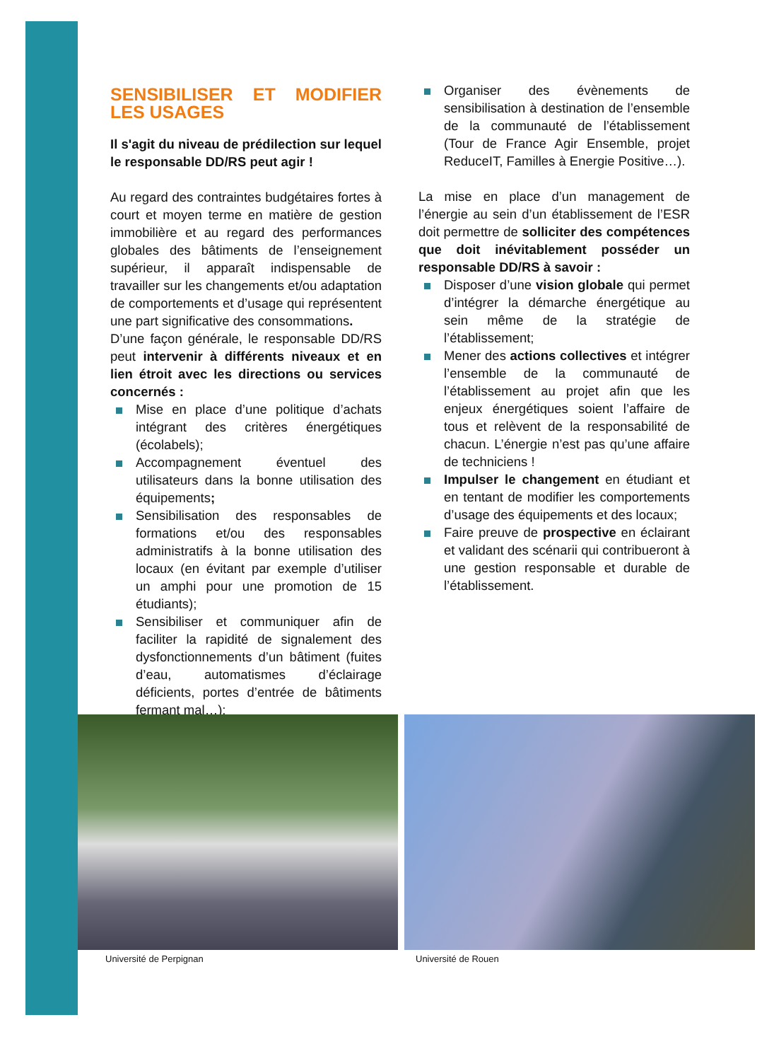SENSIBILISER ET MODIFIER LES USAGES
Il s'agit du niveau de prédilection sur lequel le responsable DD/RS peut agir !
Au regard des contraintes budgétaires fortes à court et moyen terme en matière de gestion immobilière et au regard des performances globales des bâtiments de l’enseignement supérieur, il apparaît indispensable de travailler sur les changements et/ou adaptation de comportements et d’usage qui représentent une part significative des consommations.
D’une façon générale, le responsable DD/RS peut intervenir à différents niveaux et en lien étroit avec les directions ou services concernés :
Mise en place d’une politique d’achats intégrant des critères énergétiques (écolabels);
Accompagnement éventuel des utilisateurs dans la bonne utilisation des équipements;
Sensibilisation des responsables de formations et/ou des responsables administratifs à la bonne utilisation des locaux (en évitant par exemple d’utiliser un amphi pour une promotion de 15 étudiants);
Sensibiliser et communiquer afin de faciliter la rapidité de signalement des dysfonctionnements d’un bâtiment (fuites d’eau, automatismes d’éclairage déficients, portes d’entrée de bâtiments fermant mal…);
Organiser des évènements de sensibilisation à destination de l’ensemble de la communauté de l’établissement (Tour de France Agir Ensemble, projet ReduceIT, Familles à Energie Positive…).
La mise en place d’un management de l’énergie au sein d’un établissement de l’ESR doit permettre de solliciter des compétences que doit inévitablement posséder un responsable DD/RS à savoir :
Disposer d’une vision globale qui permet d’intégrer la démarche énergétique au sein même de la stratégie de l’établissement;
Mener des actions collectives et intégrer l’ensemble de la communauté de l’établissement au projet afin que les enjeux énergétiques soient l’affaire de tous et relèvent de la responsabilité de chacun. L’énergie n’est pas qu’une affaire de techniciens !
Impulser le changement en étudiant et en tentant de modifier les comportements d’usage des équipements et des locaux;
Faire preuve de prospective en éclairant et validant des scénarii qui contribueront à une gestion responsable et durable de l’établissement.
Université de Perpignan Université de Rouen